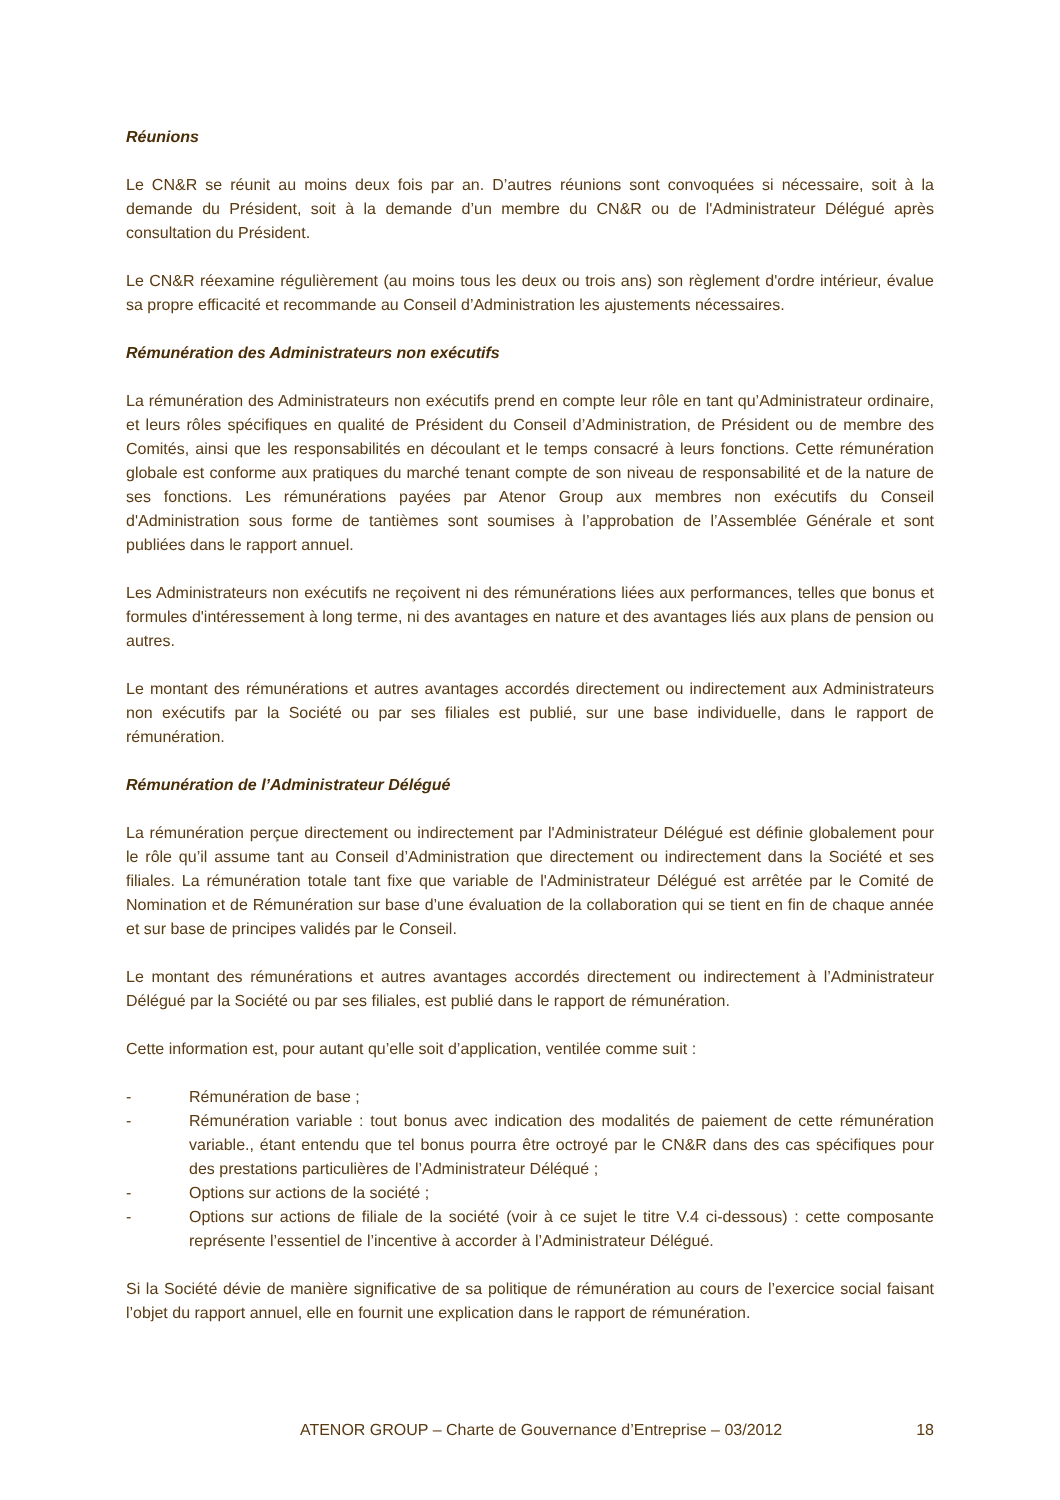Réunions
Le CN&R se réunit au moins deux fois par an. D’autres réunions sont convoquées si nécessaire, soit à la demande du Président, soit à la demande d’un membre du CN&R ou de l'Administrateur Délégué après consultation du Président.
Le CN&R réexamine régulièrement (au moins tous les deux ou trois ans) son règlement d'ordre intérieur, évalue sa propre efficacité et recommande au Conseil d’Administration les ajustements nécessaires.
Rémunération des Administrateurs non exécutifs
La rémunération des Administrateurs non exécutifs prend en compte leur rôle en tant qu’Administrateur ordinaire, et leurs rôles spécifiques en qualité de Président du Conseil d’Administration, de Président ou de membre des Comités, ainsi que les responsabilités en découlant et le temps consacré à leurs fonctions. Cette rémunération globale est conforme aux pratiques du marché tenant compte de son niveau de responsabilité et de la nature de ses fonctions. Les rémunérations payées par Atenor Group aux membres non exécutifs du Conseil d'Administration sous forme de tantièmes sont soumises à l’approbation de l’Assemblée Générale et sont publiées dans le rapport annuel.
Les Administrateurs non exécutifs ne reçoivent ni des rémunérations liées aux performances, telles que bonus et formules d'intéressement à long terme, ni des avantages en nature et des avantages liés aux plans de pension ou autres.
Le montant des rémunérations et autres avantages accordés directement ou indirectement aux Administrateurs non exécutifs par la Société ou par ses filiales est publié, sur une base individuelle, dans le rapport de rémunération.
Rémunération de l’Administrateur Délégué
La rémunération perçue directement ou indirectement par l'Administrateur Délégué est définie globalement pour le rôle qu’il assume tant au Conseil d’Administration que directement ou indirectement dans la Société et ses filiales. La rémunération totale tant fixe que variable de l'Administrateur Délégué est arrêtée par le Comité de Nomination et de Rémunération sur base d’une évaluation de la collaboration qui se tient en fin de chaque année et sur base de principes validés par le Conseil.
Le montant des rémunérations et autres avantages accordés directement ou indirectement à l’Administrateur Délégué par la Société ou par ses filiales, est publié dans le rapport de rémunération.
Cette information est, pour autant qu’elle soit d’application, ventilée comme suit :
- Rémunération de base ;
- Rémunération variable : tout bonus avec indication des modalités de paiement de cette rémunération variable., étant entendu que tel bonus pourra être octroyé par le CN&R dans des cas spécifiques pour des prestations particulières de l’Administrateur Déléqué ;
- Options sur actions de la société ;
- Options sur actions de filiale de la société (voir à ce sujet le titre V.4 ci-dessous) : cette composante représente l’essentiel de l’incentive à accorder à l’Administrateur Délégué.
Si la Société dévie de manière significative de sa politique de rémunération au cours de l’exercice social faisant l’objet du rapport annuel, elle en fournit une explication dans le rapport de rémunération.
ATENOR GROUP – Charte de Gouvernance d’Entreprise – 03/2012 18